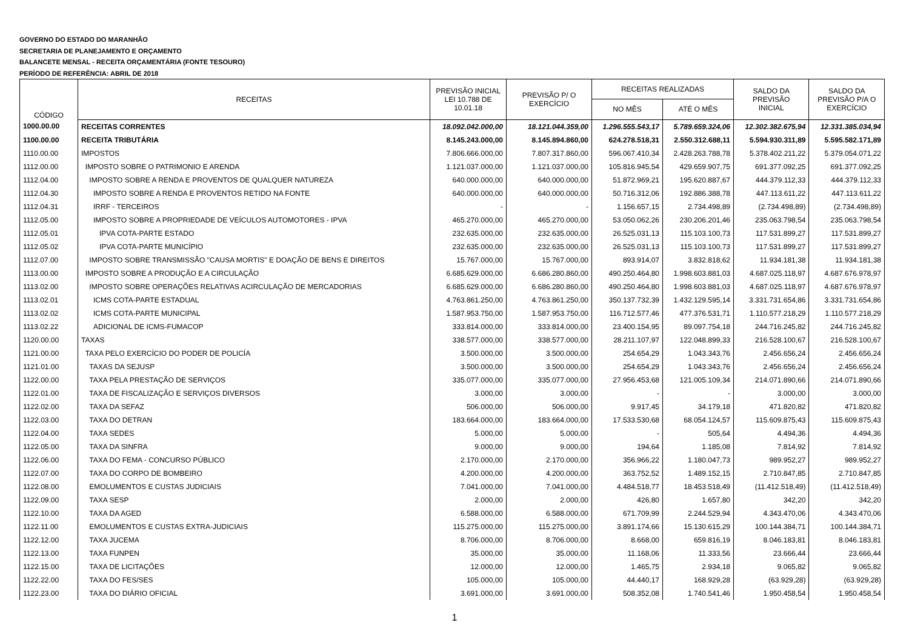GOVERNO DO ESTADO DO MARANHÃO
SECRETARIA DE PLANEJAMENTO E ORÇAMENTO
BALANCETE MENSAL - RECEITA ORÇAMENTÁRIA (FONTE TESOURO)
PERÍODO DE REFERÊNCIA: ABRIL DE 2018
| CÓDIGO | RECEITAS | PREVISÃO INICIAL LEI 10.788 DE 10.01.18 | PREVISÃO P/ O EXERCÍCIO | RECEITAS REALIZADAS | | SALDO DA PREVISÃO INICIAL | SALDO DA PREVISÃO P/A O EXERCÍCIO |
| --- | --- | --- | --- | --- | --- | --- | --- |
| | | | | NO MÊS | ATÉ O MÊS | | |
| 1000.00.00 | RECEITAS CORRENTES | 18.092.042.000,00 | 18.121.044.359,00 | 1.296.555.543,17 | 5.789.659.324,06 | 12.302.382.675,94 | 12.331.385.034,94 |
| 1100.00.00 | RECEITA TRIBUTÁRIA | 8.145.243.000,00 | 8.145.894.860,00 | 624.278.518,31 | 2.550.312.688,11 | 5.594.930.311,89 | 5.595.582.171,89 |
| 1110.00.00 | IMPOSTOS | 7.806.666.000,00 | 7.807.317.860,00 | 596.067.410,34 | 2.428.263.788,78 | 5.378.402.211,22 | 5.379.054.071,22 |
| 1112.00.00 | IMPOSTO SOBRE O PATRIMONIO E ARENDA | 1.121.037.000,00 | 1.121.037.000,00 | 105.816.945,54 | 429.659.907,75 | 691.377.092,25 | 691.377.092,25 |
| 1112.04.00 | IMPOSTO SOBRE A RENDA E PROVENTOS DE QUALQUER NATUREZA | 640.000.000,00 | 640.000.000,00 | 51.872.969,21 | 195.620.887,67 | 444.379.112,33 | 444.379.112,33 |
| 1112.04.30 | IMPOSTO SOBRE A RENDA E PROVENTOS RETIDO NA FONTE | 640.000.000,00 | 640.000.000,00 | 50.716.312,06 | 192.886.388,78 | 447.113.611,22 | 447.113.611,22 |
| 1112.04.31 | IRRF - TERCEIROS | - | - | 1.156.657,15 | 2.734.498,89 | (2.734.498,89) | (2.734.498,89) |
| 1112.05.00 | IMPOSTO SOBRE A PROPRIEDADE DE VEÍCULOS AUTOMOTORES - IPVA | 465.270.000,00 | 465.270.000,00 | 53.050.062,26 | 230.206.201,46 | 235.063.798,54 | 235.063.798,54 |
| 1112.05.01 | IPVA COTA-PARTE ESTADO | 232.635.000,00 | 232.635.000,00 | 26.525.031,13 | 115.103.100,73 | 117.531.899,27 | 117.531.899,27 |
| 1112.05.02 | IPVA COTA-PARTE MUNICÍPIO | 232.635.000,00 | 232.635.000,00 | 26.525.031,13 | 115.103.100,73 | 117.531.899,27 | 117.531.899,27 |
| 1112.07.00 | IMPOSTO SOBRE TRANSMISSÃO "CAUSA MORTIS" E DOAÇÃO DE BENS E DIREITOS | 15.767.000,00 | 15.767.000,00 | 893.914,07 | 3.832.818,62 | 11.934.181,38 | 11.934.181,38 |
| 1113.00.00 | IMPOSTO SOBRE A PRODUÇÃO E A CIRCULAÇÃO | 6.685.629.000,00 | 6.686.280.860,00 | 490.250.464,80 | 1.998.603.881,03 | 4.687.025.118,97 | 4.687.676.978,97 |
| 1113.02.00 | IMPOSTO SOBRE OPERAÇÕES RELATIVAS ACIRCULAÇÃO DE MERCADORIAS | 6.685.629.000,00 | 6.686.280.860,00 | 490.250.464,80 | 1.998.603.881,03 | 4.687.025.118,97 | 4.687.676.978,97 |
| 1113.02.01 | ICMS COTA-PARTE ESTADUAL | 4.763.861.250,00 | 4.763.861.250,00 | 350.137.732,39 | 1.432.129.595,14 | 3.331.731.654,86 | 3.331.731.654,86 |
| 1113.02.02 | ICMS COTA-PARTE MUNICIPAL | 1.587.953.750,00 | 1.587.953.750,00 | 116.712.577,46 | 477.376.531,71 | 1.110.577.218,29 | 1.110.577.218,29 |
| 1113.02.22 | ADICIONAL DE ICMS-FUMACOP | 333.814.000,00 | 333.814.000,00 | 23.400.154,95 | 89.097.754,18 | 244.716.245,82 | 244.716.245,82 |
| 1120.00.00 | TAXAS | 338.577.000,00 | 338.577.000,00 | 28.211.107,97 | 122.048.899,33 | 216.528.100,67 | 216.528.100,67 |
| 1121.00.00 | TAXA PELO EXERCÍCIO DO PODER DE POLICÍA | 3.500.000,00 | 3.500.000,00 | 254.654,29 | 1.043.343,76 | 2.456.656,24 | 2.456.656,24 |
| 1121.01.00 | TAXAS DA SEJUSP | 3.500.000,00 | 3.500.000,00 | 254.654,29 | 1.043.343,76 | 2.456.656,24 | 2.456.656,24 |
| 1122.00.00 | TAXA PELA PRESTAÇÃO DE SERVIÇOS | 335.077.000,00 | 335.077.000,00 | 27.956.453,68 | 121.005.109,34 | 214.071.890,66 | 214.071.890,66 |
| 1122.01.00 | TAXA DE FISCALIZAÇÃO E SERVIÇOS DIVERSOS | 3.000,00 | 3.000,00 | - | - | 3.000,00 | 3.000,00 |
| 1122.02.00 | TAXA DA SEFAZ | 506.000,00 | 506.000,00 | 9.917,45 | 34.179,18 | 471.820,82 | 471.820,82 |
| 1122.03.00 | TAXA DO DETRAN | 183.664.000,00 | 183.664.000,00 | 17.533.530,68 | 68.054.124,57 | 115.609.875,43 | 115.609.875,43 |
| 1122.04.00 | TAXA SEDES | 5.000,00 | 5.000,00 | - | 505,64 | 4.494,36 | 4.494,36 |
| 1122.05.00 | TAXA DA SINFRA | 9.000,00 | 9.000,00 | 194,64 | 1.185,08 | 7.814,92 | 7.814,92 |
| 1122.06.00 | TAXA DO FEMA - CONCURSO PÚBLICO | 2.170.000,00 | 2.170.000,00 | 356.966,22 | 1.180.047,73 | 989.952,27 | 989.952,27 |
| 1122.07.00 | TAXA DO CORPO DE BOMBEIRO | 4.200.000,00 | 4.200.000,00 | 363.752,52 | 1.489.152,15 | 2.710.847,85 | 2.710.847,85 |
| 1122.08.00 | EMOLUMENTOS E CUSTAS JUDICIAIS | 7.041.000,00 | 7.041.000,00 | 4.484.518,77 | 18.453.518,49 | (11.412.518,49) | (11.412.518,49) |
| 1122.09.00 | TAXA SESP | 2.000,00 | 2.000,00 | 426,80 | 1.657,80 | 342,20 | 342,20 |
| 1122.10.00 | TAXA DA AGED | 6.588.000,00 | 6.588.000,00 | 671.709,99 | 2.244.529,94 | 4.343.470,06 | 4.343.470,06 |
| 1122.11.00 | EMOLUMENTOS E CUSTAS EXTRA-JUDICIAIS | 115.275.000,00 | 115.275.000,00 | 3.891.174,66 | 15.130.615,29 | 100.144.384,71 | 100.144.384,71 |
| 1122.12.00 | TAXA JUCEMA | 8.706.000,00 | 8.706.000,00 | 8.668,00 | 659.816,19 | 8.046.183,81 | 8.046.183,81 |
| 1122.13.00 | TAXA FUNPEN | 35.000,00 | 35.000,00 | 11.168,06 | 11.333,56 | 23.666,44 | 23.666,44 |
| 1122.15.00 | TAXA DE LICITAÇÕES | 12.000,00 | 12.000,00 | 1.465,75 | 2.934,18 | 9.065,82 | 9.065,82 |
| 1122.22.00 | TAXA DO FES/SES | 105.000,00 | 105.000,00 | 44.440,17 | 168.929,28 | (63.929,28) | (63.929,28) |
| 1122.23.00 | TAXA DO DIÁRIO OFICIAL | 3.691.000,00 | 3.691.000,00 | 508.352,08 | 1.740.541,46 | 1.950.458,54 | 1.950.458,54 |
1